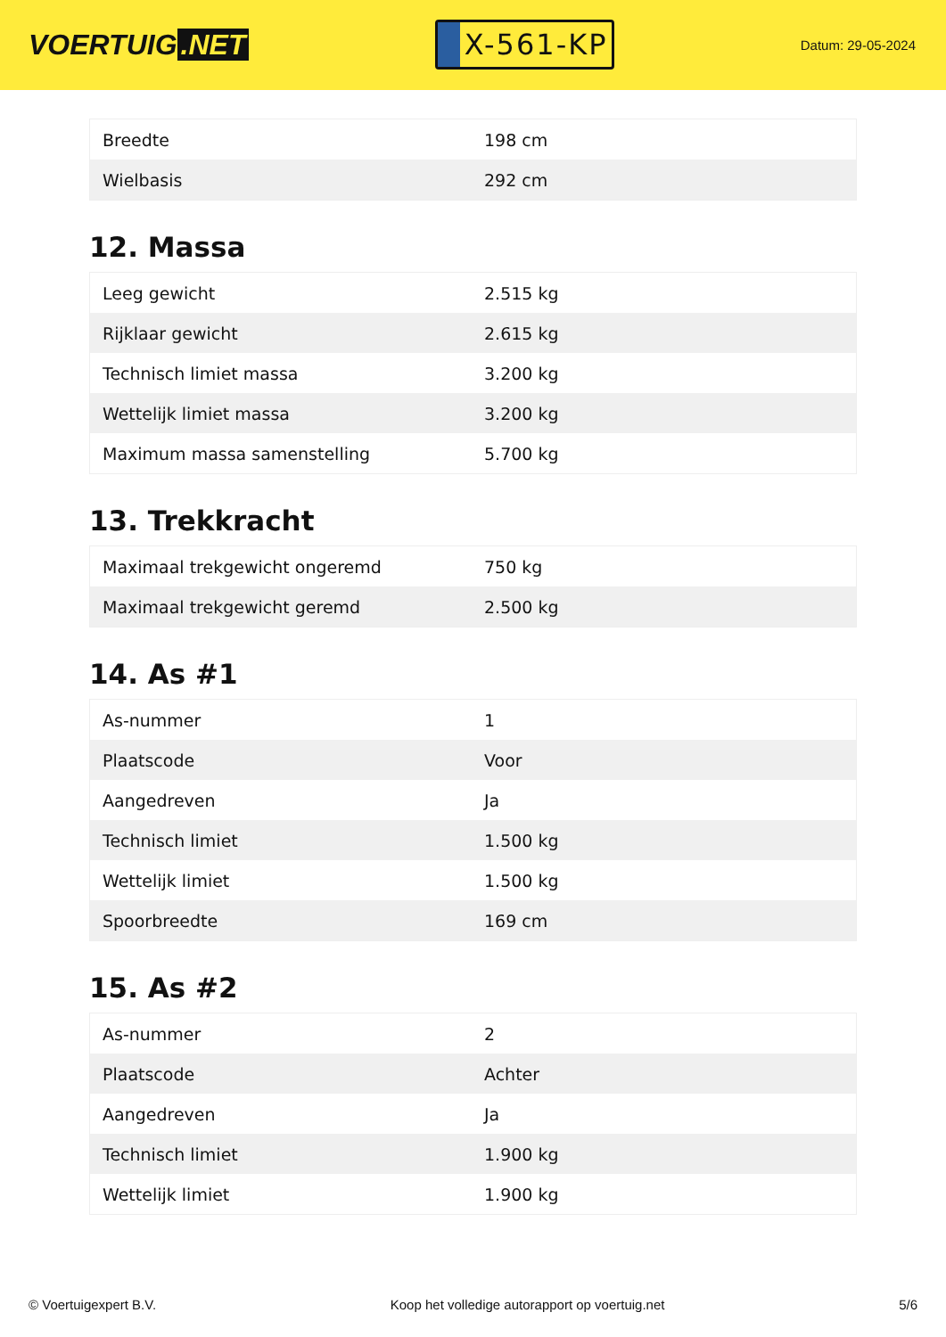VOERTUIG.NET
X-561-KP
Datum: 29-05-2024
| Breedte | 198 cm |
| Wielbasis | 292 cm |
12. Massa
| Leeg gewicht | 2.515 kg |
| Rijklaar gewicht | 2.615 kg |
| Technisch limiet massa | 3.200 kg |
| Wettelijk limiet massa | 3.200 kg |
| Maximum massa samenstelling | 5.700 kg |
13. Trekkracht
| Maximaal trekgewicht ongeremd | 750 kg |
| Maximaal trekgewicht geremd | 2.500 kg |
14. As #1
| As-nummer | 1 |
| Plaatscode | Voor |
| Aangedreven | Ja |
| Technisch limiet | 1.500 kg |
| Wettelijk limiet | 1.500 kg |
| Spoorbreedte | 169 cm |
15. As #2
| As-nummer | 2 |
| Plaatscode | Achter |
| Aangedreven | Ja |
| Technisch limiet | 1.900 kg |
| Wettelijk limiet | 1.900 kg |
© Voertuigexpert B.V. Koop het volledige autorapport op voertuig.net 5/6